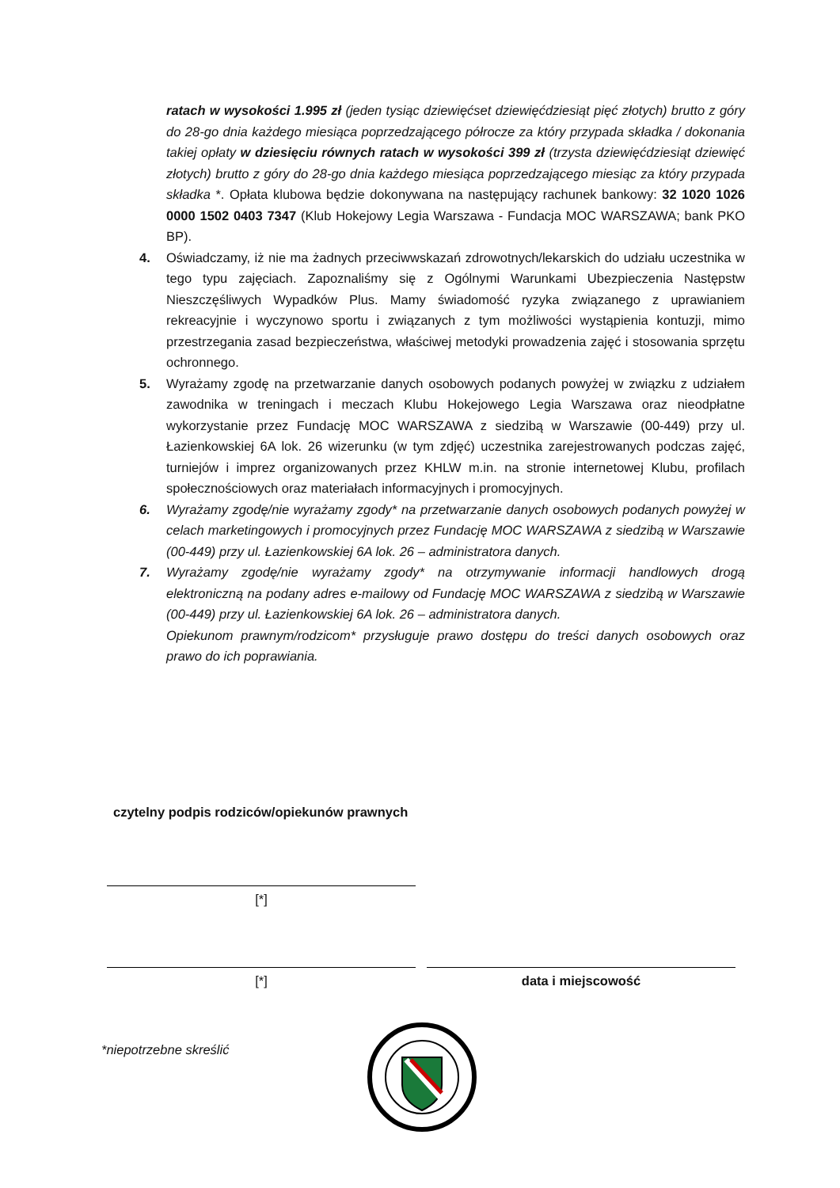ratach w wysokości 1.995 zł (jeden tysiąc dziewięćset dziewięćdziesiąt pięć złotych) brutto z góry do 28-go dnia każdego miesiąca poprzedzającego półrocze za który przypada składka / dokonania takiej opłaty w dziesięciu równych ratach w wysokości 399 zł (trzysta dziewięćdziesiąt dziewięć złotych) brutto z góry do 28-go dnia każdego miesiąca poprzedzającego miesiąc za który przypada składka *. Opłata klubowa będzie dokonywana na następujący rachunek bankowy: 32 1020 1026 0000 1502 0403 7347 (Klub Hokejowy Legia Warszawa - Fundacja MOC WARSZAWA; bank PKO BP).
4. Oświadczamy, iż nie ma żadnych przeciwwskazań zdrowotnych/lekarskich do udziału uczestnika w tego typu zajęciach. Zapoznaliśmy się z Ogólnymi Warunkami Ubezpieczenia Następstw Nieszczęśliwych Wypadków Plus. Mamy świadomość ryzyka związanego z uprawianiem rekreacyjnie i wyczynowo sportu i związanych z tym możliwości wystąpienia kontuzji, mimo przestrzegania zasad bezpieczeństwa, właściwej metodyki prowadzenia zajęć i stosowania sprzętu ochronnego.
5. Wyrażamy zgodę na przetwarzanie danych osobowych podanych powyżej w związku z udziałem zawodnika w treningach i meczach Klubu Hokejowego Legia Warszawa oraz nieodpłatne wykorzystanie przez Fundację MOC WARSZAWA z siedzibą w Warszawie (00-449) przy ul. Łazienkowskiej 6A lok. 26 wizerunku (w tym zdjęć) uczestnika zarejestrowanych podczas zajęć, turniejów i imprez organizowanych przez KHLW m.in. na stronie internetowej Klubu, profilach społecznościowych oraz materiałach informacyjnych i promocyjnych.
6. Wyrażamy zgodę/nie wyrażamy zgody* na przetwarzanie danych osobowych podanych powyżej w celach marketingowych i promocyjnych przez Fundację MOC WARSZAWA z siedzibą w Warszawie (00-449) przy ul. Łazienkowskiej 6A lok. 26 – administratora danych.
7. Wyrażamy zgodę/nie wyrażamy zgody* na otrzymywanie informacji handlowych drogą elektroniczną na podany adres e-mailowy od Fundację MOC WARSZAWA z siedzibą w Warszawie (00-449) przy ul. Łazienkowskiej 6A lok. 26 – administratora danych.
Opiekunom prawnym/rodzicom* przysługuje prawo dostępu do treści danych osobowych oraz prawo do ich poprawiania.
czytelny podpis rodziców/opiekunów prawnych
[*]
[*] data i miejscowość
*niepotrzebne skreślić